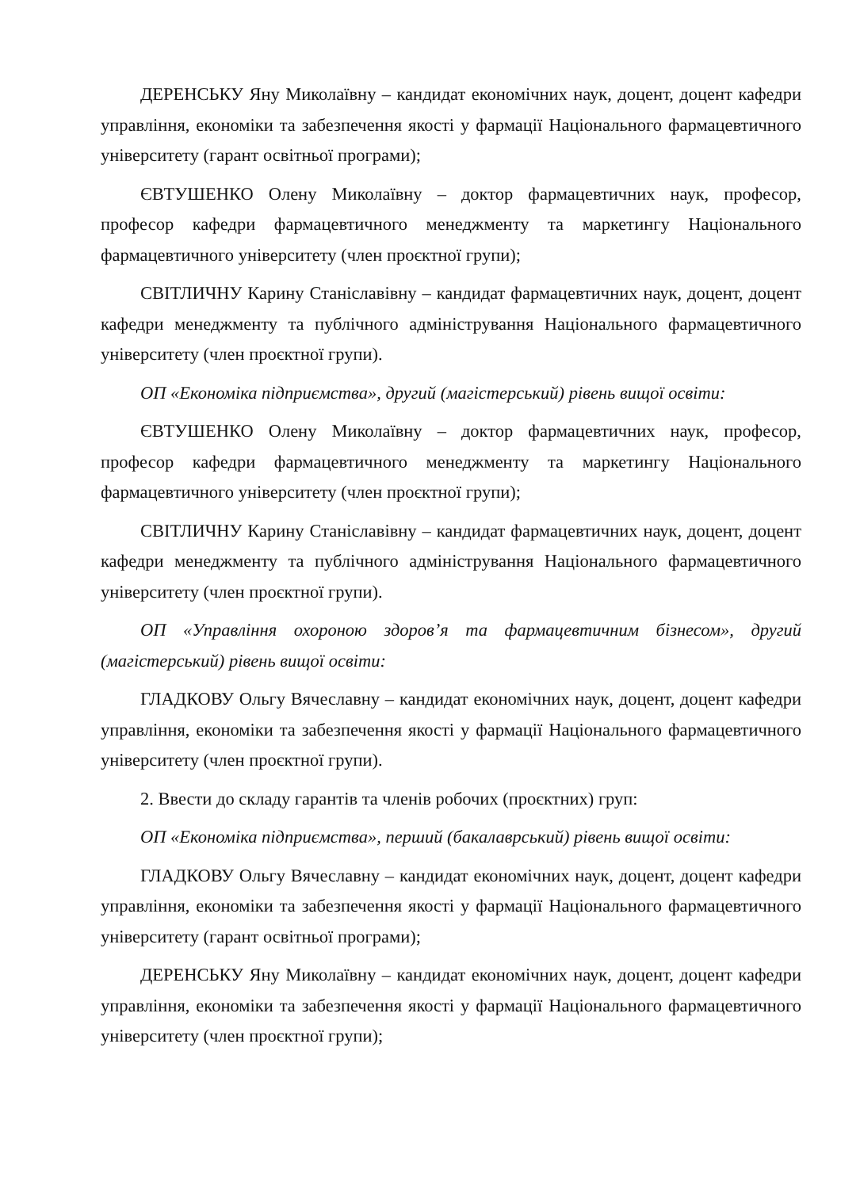ДЕРЕНСЬКУ Яну Миколаївну – кандидат економічних наук, доцент, доцент кафедри управління, економіки та забезпечення якості у фармації Національного фармацевтичного університету (гарант освітньої програми);
ЄВТУШЕНКО Олену Миколаївну – доктор фармацевтичних наук, професор, професор кафедри фармацевтичного менеджменту та маркетингу Національного фармацевтичного університету (член проєктної групи);
СВІТЛИЧНУ Карину Станіславівну – кандидат фармацевтичних наук, доцент, доцент кафедри менеджменту та публічного адміністрування Національного фармацевтичного університету (член проєктної групи).
ОП «Економіка підприємства», другий (магістерський) рівень вищої освіти:
ЄВТУШЕНКО Олену Миколаївну – доктор фармацевтичних наук, професор, професор кафедри фармацевтичного менеджменту та маркетингу Національного фармацевтичного університету (член проєктної групи);
СВІТЛИЧНУ Карину Станіславівну – кандидат фармацевтичних наук, доцент, доцент кафедри менеджменту та публічного адміністрування Національного фармацевтичного університету (член проєктної групи).
ОП «Управління охороною здоров’я та фармацевтичним бізнесом», другий (магістерський) рівень вищої освіти:
ГЛАДКОВУ Ольгу Вячеславну – кандидат економічних наук, доцент, доцент кафедри управління, економіки та забезпечення якості у фармації Національного фармацевтичного університету (член проєктної групи).
2. Ввести до складу гарантів та членів робочих (проєктних) груп:
ОП «Економіка підприємства», перший (бакалаврський) рівень вищої освіти:
ГЛАДКОВУ Ольгу Вячеславну – кандидат економічних наук, доцент, доцент кафедри управління, економіки та забезпечення якості у фармації Національного фармацевтичного університету (гарант освітньої програми);
ДЕРЕНСЬКУ Яну Миколаївну – кандидат економічних наук, доцент, доцент кафедри управління, економіки та забезпечення якості у фармації Національного фармацевтичного університету (член проєктної групи);